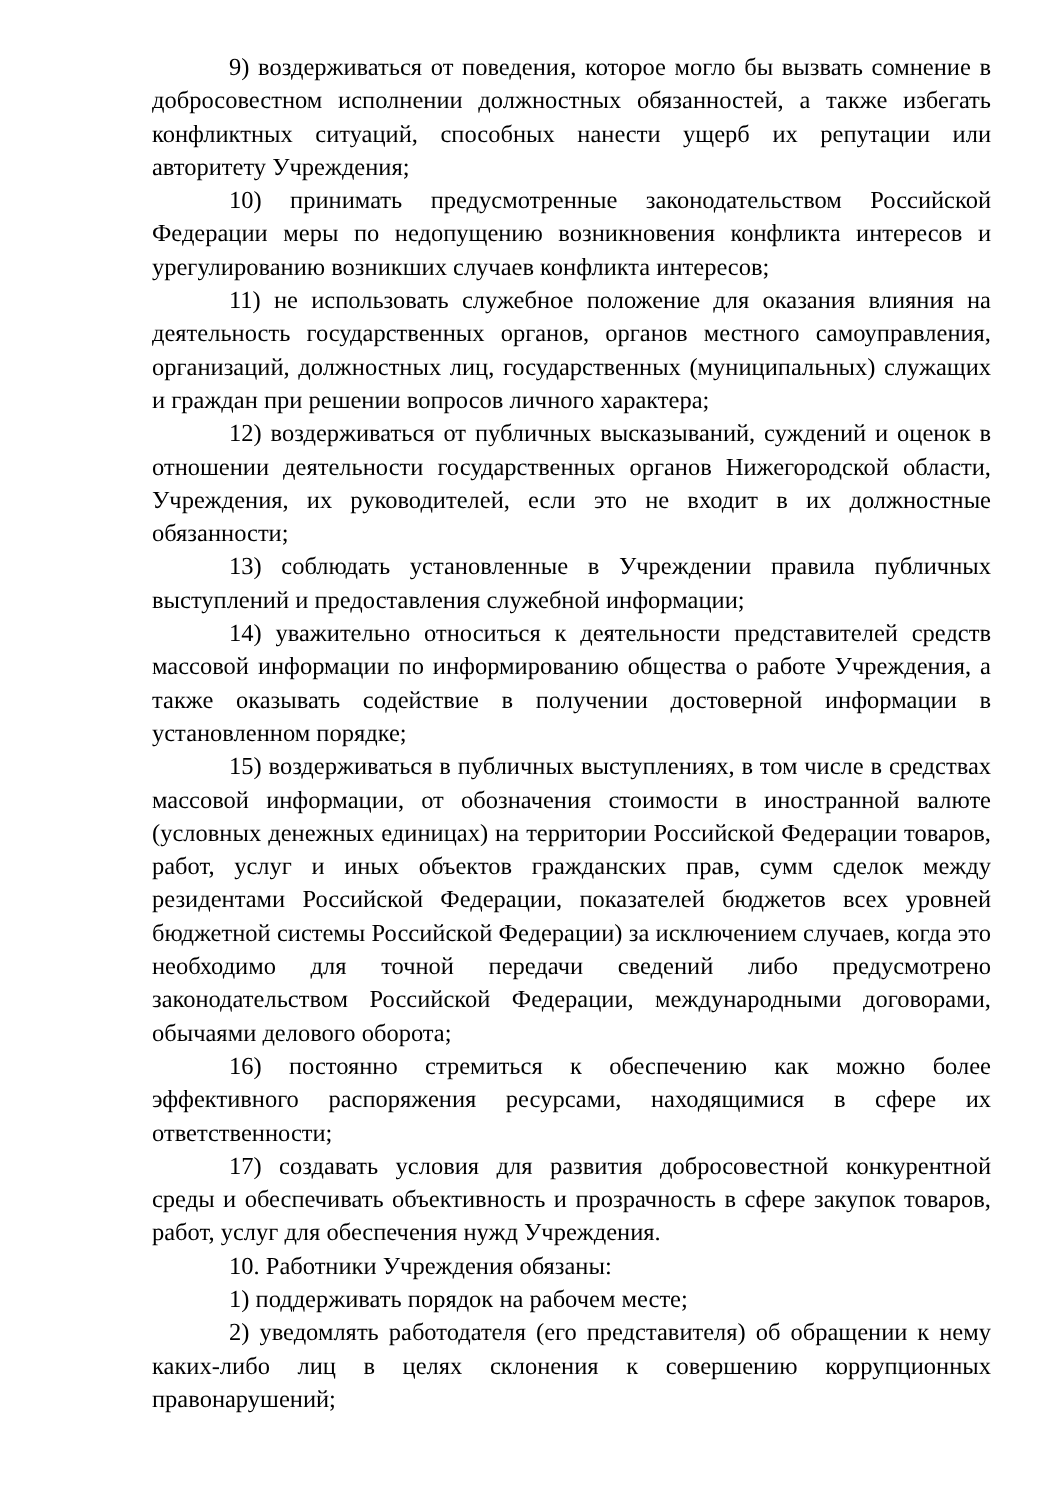9) воздерживаться от поведения, которое могло бы вызвать сомнение в добросовестном исполнении должностных обязанностей, а также избегать конфликтных ситуаций, способных нанести ущерб их репутации или авторитету Учреждения;
10) принимать предусмотренные законодательством Российской Федерации меры по недопущению возникновения конфликта интересов и урегулированию возникших случаев конфликта интересов;
11) не использовать служебное положение для оказания влияния на деятельность государственных органов, органов местного самоуправления, организаций, должностных лиц, государственных (муниципальных) служащих и граждан при решении вопросов личного характера;
12) воздерживаться от публичных высказываний, суждений и оценок в отношении деятельности государственных органов Нижегородской области, Учреждения, их руководителей, если это не входит в их должностные обязанности;
13) соблюдать установленные в Учреждении правила публичных выступлений и предоставления служебной информации;
14) уважительно относиться к деятельности представителей средств массовой информации по информированию общества о работе Учреждения, а также оказывать содействие в получении достоверной информации в установленном порядке;
15) воздерживаться в публичных выступлениях, в том числе в средствах массовой информации, от обозначения стоимости в иностранной валюте (условных денежных единицах) на территории Российской Федерации товаров, работ, услуг и иных объектов гражданских прав, сумм сделок между резидентами Российской Федерации, показателей бюджетов всех уровней бюджетной системы Российской Федерации) за исключением случаев, когда это необходимо для точной передачи сведений либо предусмотрено законодательством Российской Федерации, международными договорами, обычаями делового оборота;
16) постоянно стремиться к обеспечению как можно более эффективного распоряжения ресурсами, находящимися в сфере их ответственности;
17) создавать условия для развития добросовестной конкурентной среды и обеспечивать объективность и прозрачность в сфере закупок товаров, работ, услуг для обеспечения нужд Учреждения.
10. Работники Учреждения обязаны:
1) поддерживать порядок на рабочем месте;
2) уведомлять работодателя (его представителя) об обращении к нему каких-либо лиц в целях склонения к совершению коррупционных правонарушений;